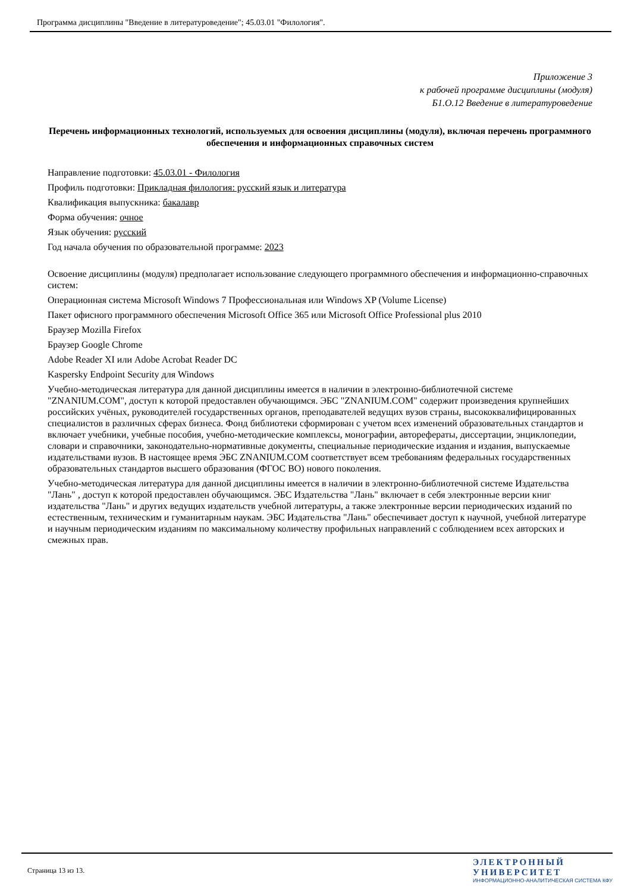Программа дисциплины "Введение в литературоведение"; 45.03.01 "Филология".
Приложение 3
к рабочей программе дисциплины (модуля)
Б1.О.12 Введение в литературоведение
Перечень информационных технологий, используемых для освоения дисциплины (модуля), включая перечень программного обеспечения и информационных справочных систем
Направление подготовки: 45.03.01 - Филология
Профиль подготовки: Прикладная филология: русский язык и литература
Квалификация выпускника: бакалавр
Форма обучения: очное
Язык обучения: русский
Год начала обучения по образовательной программе: 2023
Освоение дисциплины (модуля) предполагает использование следующего программного обеспечения и информационно-справочных систем:
Операционная система Microsoft Windows 7 Профессиональная или Windows XP (Volume License)
Пакет офисного программного обеспечения Microsoft Office 365 или Microsoft Office Professional plus 2010
Браузер Mozilla Firefox
Браузер Google Chrome
Adobe Reader XI или Adobe Acrobat Reader DC
Kaspersky Endpoint Security для Windows
Учебно-методическая литература для данной дисциплины имеется в наличии в электронно-библиотечной системе "ZNANIUM.COM", доступ к которой предоставлен обучающимся. ЭБС "ZNANIUM.COM" содержит произведения крупнейших российских учёных, руководителей государственных органов, преподавателей ведущих вузов страны, высококвалифицированных специалистов в различных сферах бизнеса. Фонд библиотеки сформирован с учетом всех изменений образовательных стандартов и включает учебники, учебные пособия, учебно-методические комплексы, монографии, авторефераты, диссертации, энциклопедии, словари и справочники, законодательно-нормативные документы, специальные периодические издания и издания, выпускаемые издательствами вузов. В настоящее время ЭБС ZNANIUM.COM соответствует всем требованиям федеральных государственных образовательных стандартов высшего образования (ФГОС ВО) нового поколения.
Учебно-методическая литература для данной дисциплины имеется в наличии в электронно-библиотечной системе Издательства "Лань" , доступ к которой предоставлен обучающимся. ЭБС Издательства "Лань" включает в себя электронные версии книг издательства "Лань" и других ведущих издательств учебной литературы, а также электронные версии периодических изданий по естественным, техническим и гуманитарным наукам. ЭБС Издательства "Лань" обеспечивает доступ к научной, учебной литературе и научным периодическим изданиям по максимальному количеству профильных направлений с соблюдением всех авторских и смежных прав.
Страница 13 из 13.
ЭЛЕКТРОННЫЙ
УНИВЕРСИТЕТ
ИНФОРМАЦИОННО-АНАЛИТИЧЕСКАЯ СИСТЕМА КФУ